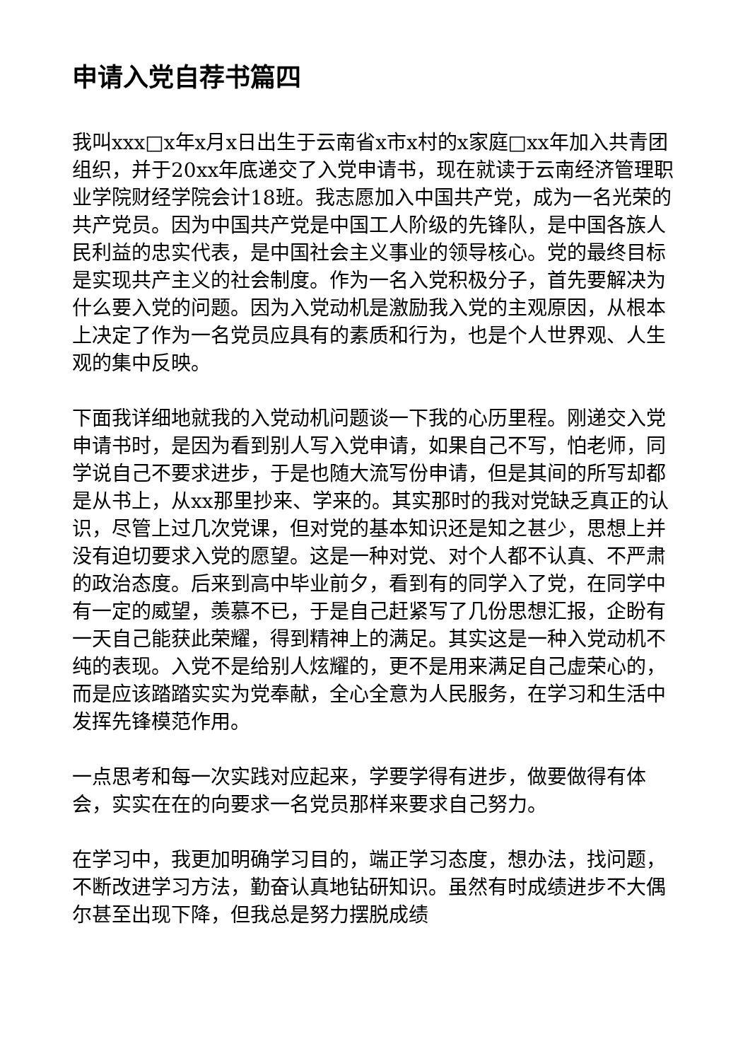申请入党自荐书篇四
我叫xxx□x年x月x日出生于云南省x市x村的x家庭□xx年加入共青团组织，并于20xx年底递交了入党申请书，现在就读于云南经济管理职业学院财经学院会计18班。我志愿加入中国共产党，成为一名光荣的共产党员。因为中国共产党是中国工人阶级的先锋队，是中国各族人民利益的忠实代表，是中国社会主义事业的领导核心。党的最终目标是实现共产主义的社会制度。作为一名入党积极分子，首先要解决为什么要入党的问题。因为入党动机是激励我入党的主观原因，从根本上决定了作为一名党员应具有的素质和行为，也是个人世界观、人生观的集中反映。
下面我详细地就我的入党动机问题谈一下我的心历里程。刚递交入党申请书时，是因为看到别人写入党申请，如果自己不写，怕老师，同学说自己不要求进步，于是也随大流写份申请，但是其间的所写却都是从书上，从xx那里抄来、学来的。其实那时的我对党缺乏真正的认识，尽管上过几次党课，但对党的基本知识还是知之甚少，思想上并没有迫切要求入党的愿望。这是一种对党、对个人都不认真、不严肃的政治态度。后来到高中毕业前夕，看到有的同学入了党，在同学中有一定的威望，羡慕不已，于是自己赶紧写了几份思想汇报，企盼有一天自己能获此荣耀，得到精神上的满足。其实这是一种入党动机不纯的表现。入党不是给别人炫耀的，更不是用来满足自己虚荣心的，而是应该踏踏实实为党奉献，全心全意为人民服务，在学习和生活中发挥先锋模范作用。
一点思考和每一次实践对应起来，学要学得有进步，做要做得有体会，实实在在的向要求一名党员那样来要求自己努力。
在学习中，我更加明确学习目的，端正学习态度，想办法，找问题，不断改进学习方法，勤奋认真地钻研知识。虽然有时成绩进步不大偶尔甚至出现下降，但我总是努力摆脱成绩